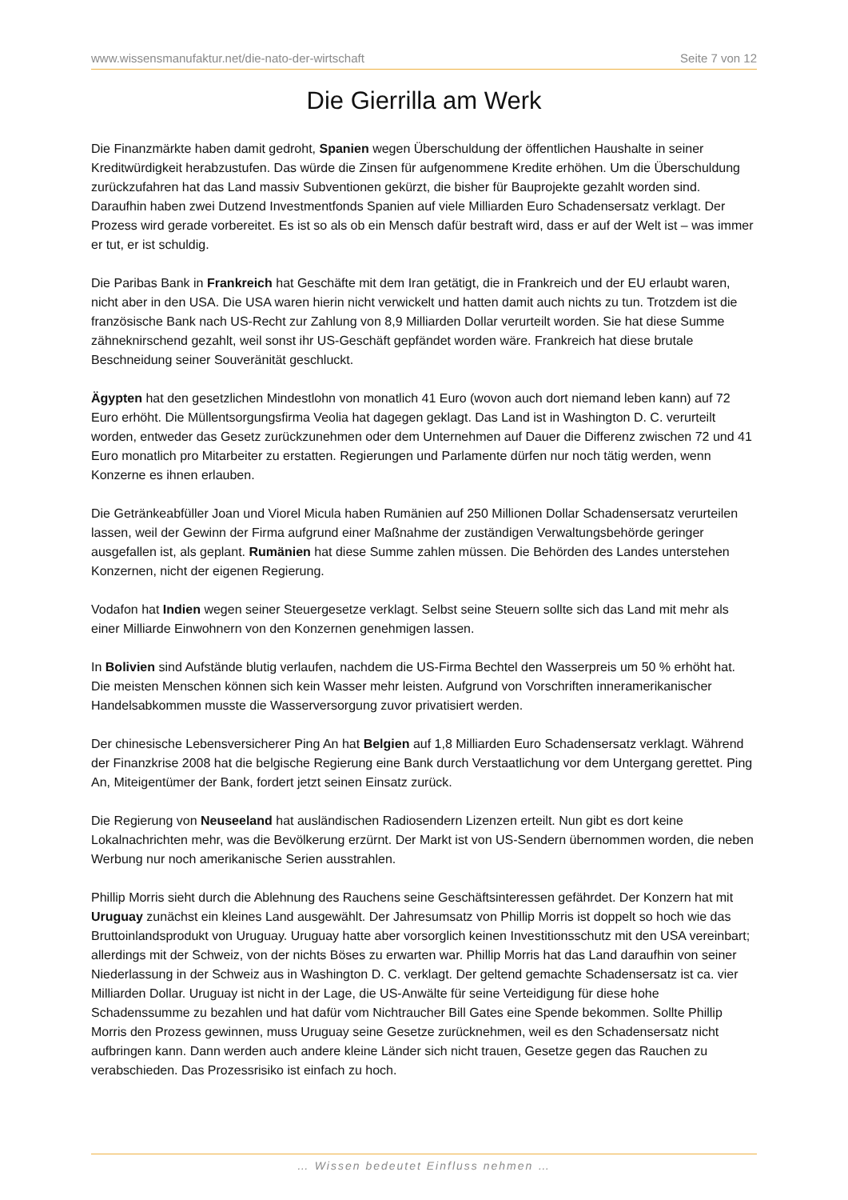www.wissensmanufaktur.net/die-nato-der-wirtschaft Seite 7 von 12
Die Gierrilla am Werk
Die Finanzmärkte haben damit gedroht, Spanien wegen Überschuldung der öffentlichen Haushalte in seiner Kreditwürdigkeit herabzustufen. Das würde die Zinsen für aufgenommene Kredite erhöhen. Um die Überschuldung zurückzufahren hat das Land massiv Subventionen gekürzt, die bisher für Bauprojekte gezahlt worden sind. Daraufhin haben zwei Dutzend Investmentfonds Spanien auf viele Milliarden Euro Schadensersatz verklagt. Der Prozess wird gerade vorbereitet. Es ist so als ob ein Mensch dafür bestraft wird, dass er auf der Welt ist – was immer er tut, er ist schuldig.
Die Paribas Bank in Frankreich hat Geschäfte mit dem Iran getätigt, die in Frankreich und der EU erlaubt waren, nicht aber in den USA. Die USA waren hierin nicht verwickelt und hatten damit auch nichts zu tun. Trotzdem ist die französische Bank nach US-Recht zur Zahlung von 8,9 Milliarden Dollar verurteilt worden. Sie hat diese Summe zähneknirschend gezahlt, weil sonst ihr US-Geschäft gepfändet worden wäre. Frankreich hat diese brutale Beschneidung seiner Souveränität geschluckt.
Ägypten hat den gesetzlichen Mindestlohn von monatlich 41 Euro (wovon auch dort niemand leben kann) auf 72 Euro erhöht. Die Müllentsorgungsfirma Veolia hat dagegen geklagt. Das Land ist in Washington D. C. verurteilt worden, entweder das Gesetz zurückzunehmen oder dem Unternehmen auf Dauer die Differenz zwischen 72 und 41 Euro monatlich pro Mitarbeiter zu erstatten. Regierungen und Parlamente dürfen nur noch tätig werden, wenn Konzerne es ihnen erlauben.
Die Getränkeabfüller Joan und Viorel Micula haben Rumänien auf 250 Millionen Dollar Schadensersatz verurteilen lassen, weil der Gewinn der Firma aufgrund einer Maßnahme der zuständigen Verwaltungsbehörde geringer ausgefallen ist, als geplant. Rumänien hat diese Summe zahlen müssen. Die Behörden des Landes unterstehen Konzernen, nicht der eigenen Regierung.
Vodafon hat Indien wegen seiner Steuergesetze verklagt. Selbst seine Steuern sollte sich das Land mit mehr als einer Milliarde Einwohnern von den Konzernen genehmigen lassen.
In Bolivien sind Aufstände blutig verlaufen, nachdem die US-Firma Bechtel den Wasserpreis um 50 % erhöht hat. Die meisten Menschen können sich kein Wasser mehr leisten. Aufgrund von Vorschriften inneramerikanischer Handelsabkommen musste die Wasserversorgung zuvor privatisiert werden.
Der chinesische Lebensversicherer Ping An hat Belgien auf 1,8 Milliarden Euro Schadensersatz verklagt. Während der Finanzkrise 2008 hat die belgische Regierung eine Bank durch Verstaatlichung vor dem Untergang gerettet. Ping An, Miteigentümer der Bank, fordert jetzt seinen Einsatz zurück.
Die Regierung von Neuseeland hat ausländischen Radiosendern Lizenzen erteilt. Nun gibt es dort keine Lokalnachrichten mehr, was die Bevölkerung erzürnt. Der Markt ist von US-Sendern übernommen worden, die neben Werbung nur noch amerikanische Serien ausstrahlen.
Phillip Morris sieht durch die Ablehnung des Rauchens seine Geschäftsinteressen gefährdet. Der Konzern hat mit Uruguay zunächst ein kleines Land ausgewählt. Der Jahresumsatz von Phillip Morris ist doppelt so hoch wie das Bruttoinlandsprodukt von Uruguay. Uruguay hatte aber vorsorglich keinen Investitionsschutz mit den USA vereinbart; allerdings mit der Schweiz, von der nichts Böses zu erwarten war. Phillip Morris hat das Land daraufhin von seiner Niederlassung in der Schweiz aus in Washington D. C. verklagt. Der geltend gemachte Schadensersatz ist ca. vier Milliarden Dollar. Uruguay ist nicht in der Lage, die US-Anwälte für seine Verteidigung für diese hohe Schadenssumme zu bezahlen und hat dafür vom Nichtraucher Bill Gates eine Spende bekommen. Sollte Phillip Morris den Prozess gewinnen, muss Uruguay seine Gesetze zurücknehmen, weil es den Schadensersatz nicht aufbringen kann. Dann werden auch andere kleine Länder sich nicht trauen, Gesetze gegen das Rauchen zu verabschieden. Das Prozessrisiko ist einfach zu hoch.
… Wissen bedeutet Einfluss nehmen …